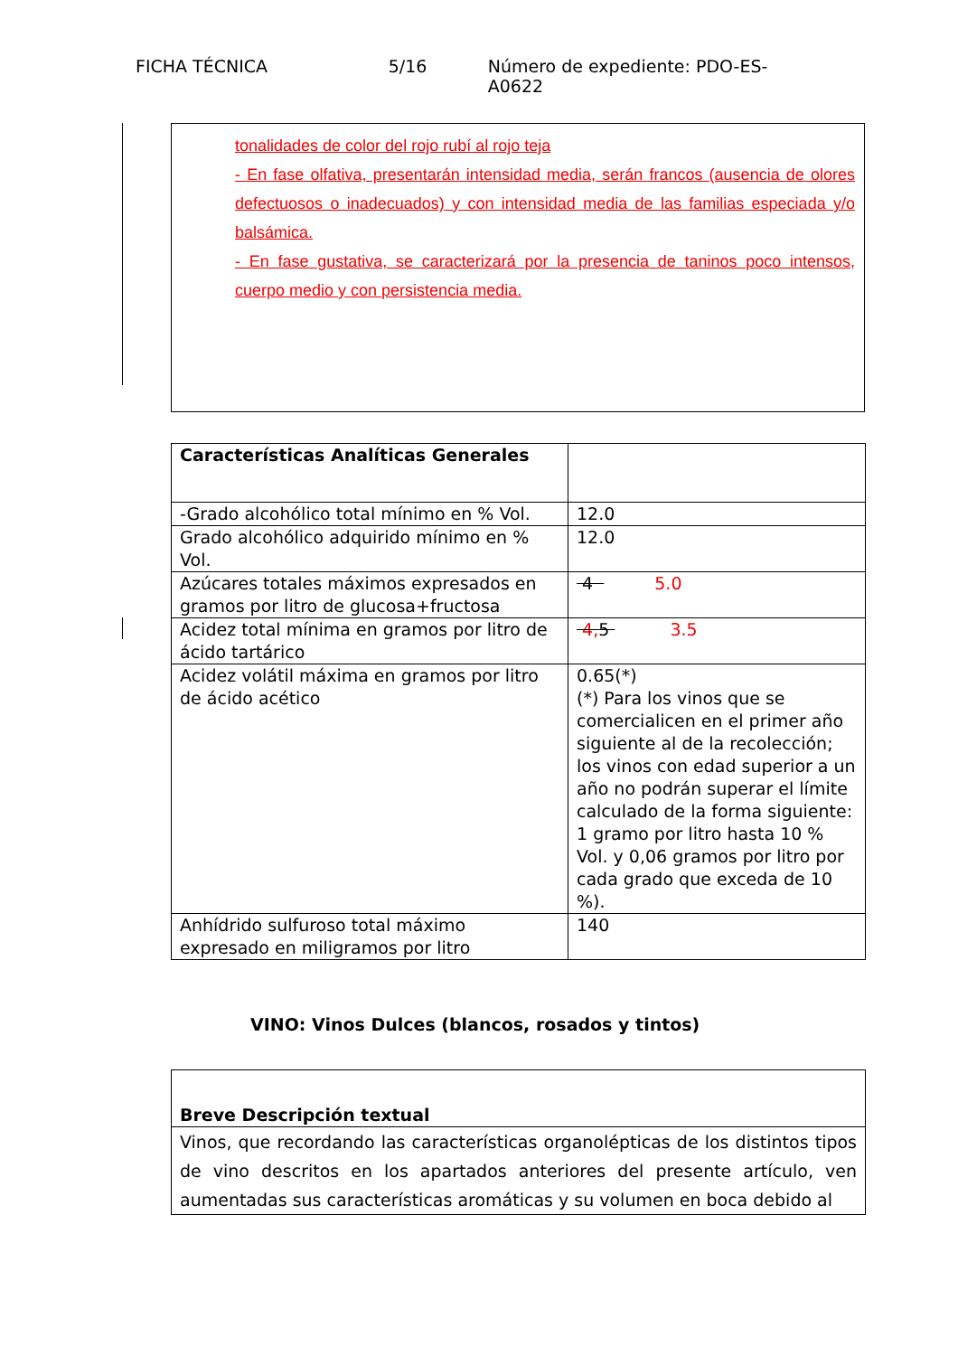FICHA TÉCNICA 5/16 Número de expediente: PDO-ES-A0622
tonalidades de color del rojo rubí al rojo teja
- En fase olfativa, presentarán intensidad media, serán francos (ausencia de olores defectuosos o inadecuados) y con intensidad media de las familias especiada y/o balsámica.
- En fase gustativa, se caracterizará por la presencia de taninos poco intensos, cuerpo medio y con persistencia media.
| Características Analíticas Generales | |
| -Grado alcohólico total mínimo en % Vol. | 12.0 |
| Grado alcohólico adquirido mínimo en % Vol. | 12.0 |
| Azúcares totales máximos expresados en gramos por litro de glucosa+fructosa | 4 5.0 |
| Acidez total mínima en gramos por litro de ácido tartárico | 4, 5 3.5 |
| Acidez volátil máxima en gramos por litro de ácido acético | 0.65(*) (*) Para los vinos que se comercialicen en el primer año siguiente al de la recolección; los vinos con edad superior a un año no podrán superar el límite calculado de la forma siguiente: 1 gramo por litro hasta 10 % Vol. y 0,06 gramos por litro por cada grado que exceda de 10 %). |
| Anhídrido sulfuroso total máximo expresado en miligramos por litro | 140 |
VINO: Vinos Dulces (blancos, rosados y tintos)
| Breve Descripción textual |
| Vinos, que recordando las características organolépticas de los distintos tipos de vino descritos en los apartados anteriores del presente artículo, ven aumentadas sus características aromáticas y su volumen en boca debido al |